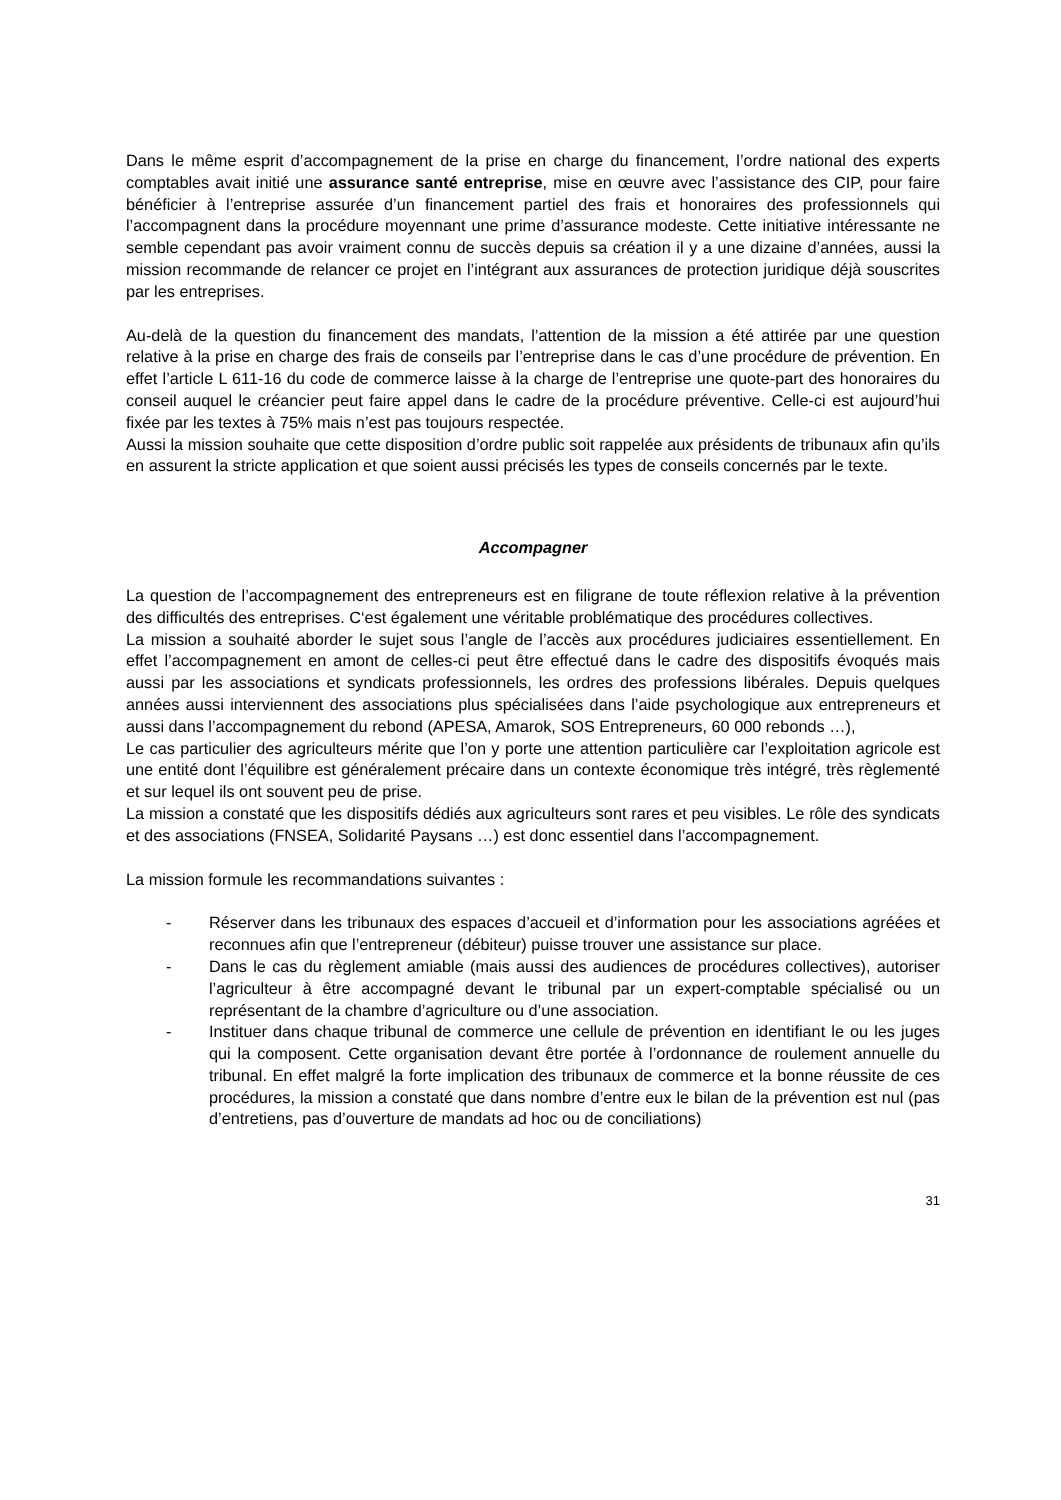Dans le même esprit d’accompagnement de la prise en charge du financement, l’ordre national des experts comptables avait initié une assurance santé entreprise, mise en œuvre avec l’assistance des CIP, pour faire bénéficier à l’entreprise assurée d’un financement partiel des frais et honoraires des professionnels qui l’accompagnent dans la procédure moyennant une prime d’assurance modeste. Cette initiative intéressante ne semble cependant pas avoir vraiment connu de succès depuis sa création il y a une dizaine d’années, aussi la mission recommande de relancer ce projet en l’intégrant aux assurances de protection juridique déjà souscrites par les entreprises.
Au-delà de la question du financement des mandats, l’attention de la mission a été attirée par une question relative à la prise en charge des frais de conseils par l’entreprise dans le cas d’une procédure de prévention. En effet l’article L 611-16 du code de commerce laisse à la charge de l’entreprise une quote-part des honoraires du conseil auquel le créancier peut faire appel dans le cadre de la procédure préventive. Celle-ci est aujourd’hui fixée par les textes à 75% mais n’est pas toujours respectée.
Aussi la mission souhaite que cette disposition d’ordre public soit rappelée aux présidents de tribunaux afin qu’ils en assurent la stricte application et que soient aussi précisés les types de conseils concernés par le texte.
Accompagner
La question de l’accompagnement des entrepreneurs est en filigrane de toute réflexion relative à la prévention des difficultés des entreprises. C‘est également une véritable problématique des procédures collectives.
La mission a souhaité aborder le sujet sous l’angle de l’accès aux procédures judiciaires essentiellement. En effet l’accompagnement en amont de celles-ci peut être effectué dans le cadre des dispositifs évoqués mais aussi par les associations et syndicats professionnels, les ordres des professions libérales. Depuis quelques années aussi interviennent des associations plus spécialisées dans l’aide psychologique aux entrepreneurs et aussi dans l’accompagnement du rebond (APESA, Amarok, SOS Entrepreneurs, 60 000 rebonds …),
Le cas particulier des agriculteurs mérite que l’on y porte une attention particulière car l’exploitation agricole est une entité dont l’équilibre est généralement précaire dans un contexte économique très intégré, très règlementé et sur lequel ils ont souvent peu de prise.
La mission a constaté que les dispositifs dédiés aux agriculteurs sont rares et peu visibles. Le rôle des syndicats et des associations (FNSEA, Solidarité Paysans …) est donc essentiel dans l’accompagnement.
La mission formule les recommandations suivantes :
- Réserver dans les tribunaux des espaces d’accueil et d’information pour les associations agréées et reconnues afin que l’entrepreneur (débiteur) puisse trouver une assistance sur place.
- Dans le cas du règlement amiable (mais aussi des audiences de procédures collectives), autoriser l’agriculteur à être accompagné devant le tribunal par un expert-comptable spécialisé ou un représentant de la chambre d’agriculture ou d’une association.
- Instituer dans chaque tribunal de commerce une cellule de prévention en identifiant le ou les juges qui la composent. Cette organisation devant être portée à l’ordonnance de roulement annuelle du tribunal. En effet malgré la forte implication des tribunaux de commerce et la bonne réussite de ces procédures, la mission a constaté que dans nombre d’entre eux le bilan de la prévention est nul (pas d’entretiens, pas d’ouverture de mandats ad hoc ou de conciliations)
31